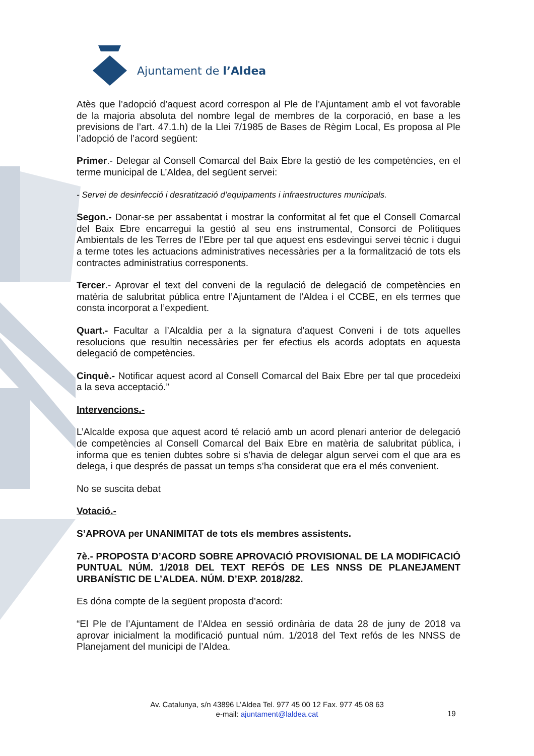Ajuntament de l’Aldea
Atès que l’adopció d’aquest acord correspon al Ple de l’Ajuntament amb el vot favorable de la majoria absoluta del nombre legal de membres de la corporació, en base a les previsions de l’art. 47.1.h) de la Llei 7/1985 de Bases de Règim Local, Es proposa al Ple l’adopció de l’acord següent:
Primer.- Delegar al Consell Comarcal del Baix Ebre la gestió de les competències, en el terme municipal de L’Aldea, del següent servei:
- Servei de desinfecció i desratització d’equipaments i infraestructures municipals.
Segon.- Donar-se per assabentat i mostrar la conformitat al fet que el Consell Comarcal del Baix Ebre encarregui la gestió al seu ens instrumental, Consorci de Polítiques Ambientals de les Terres de l’Ebre per tal que aquest ens esdevingui servei tècnic i dugui a terme totes les actuacions administratives necessàries per a la formalització de tots els contractes administratius corresponents.
Tercer.- Aprovar el text del conveni de la regulació de delegació de competències en matèria de salubritat pública entre l’Ajuntament de l’Aldea i el CCBE, en els termes que consta incorporat a l’expedient.
Quart.- Facultar a l’Alcaldia per a la signatura d’aquest Conveni i de tots aquelles resolucions que resultin necessàries per fer efectius els acords adoptats en aquesta delegació de competències.
Cinquè.- Notificar aquest acord al Consell Comarcal del Baix Ebre per tal que procedeixi a la seva acceptació.”
Intervencions.-
L’Alcalde exposa que aquest acord té relació amb un acord plenari anterior de delegació de competències al Consell Comarcal del Baix Ebre en matèria de salubritat pública, i informa que es tenien dubtes sobre si s’havia de delegar algun servei com el que ara es delega, i que després de passat un temps s’ha considerat que era el més convenient.
No se suscita debat
Votació.-
S’APROVA per UNANIMITAT de tots els membres assistents.
7è.- PROPOSTA D’ACORD SOBRE APROVACIÓ PROVISIONAL DE LA MODIFICACIÓ PUNTUAL NÚM. 1/2018 DEL TEXT REFÓS DE LES NNSS DE PLANEJAMENT URBANÍSTIC DE L’ALDEA. NÚM. D’EXP. 2018/282.
Es dóna compte de la següent proposta d’acord:
“El Ple de l’Ajuntament de l’Aldea en sessió ordinària de data 28 de juny de 2018 va aprovar inicialment la modificació puntual núm. 1/2018 del Text refós de les NNSS de Planejament del municipi de l’Aldea.
Av. Catalunya, s/n 43896 L’Aldea Tel. 977 45 00 12 Fax. 977 45 08 63
e-mail: ajuntament@laldea.cat
19